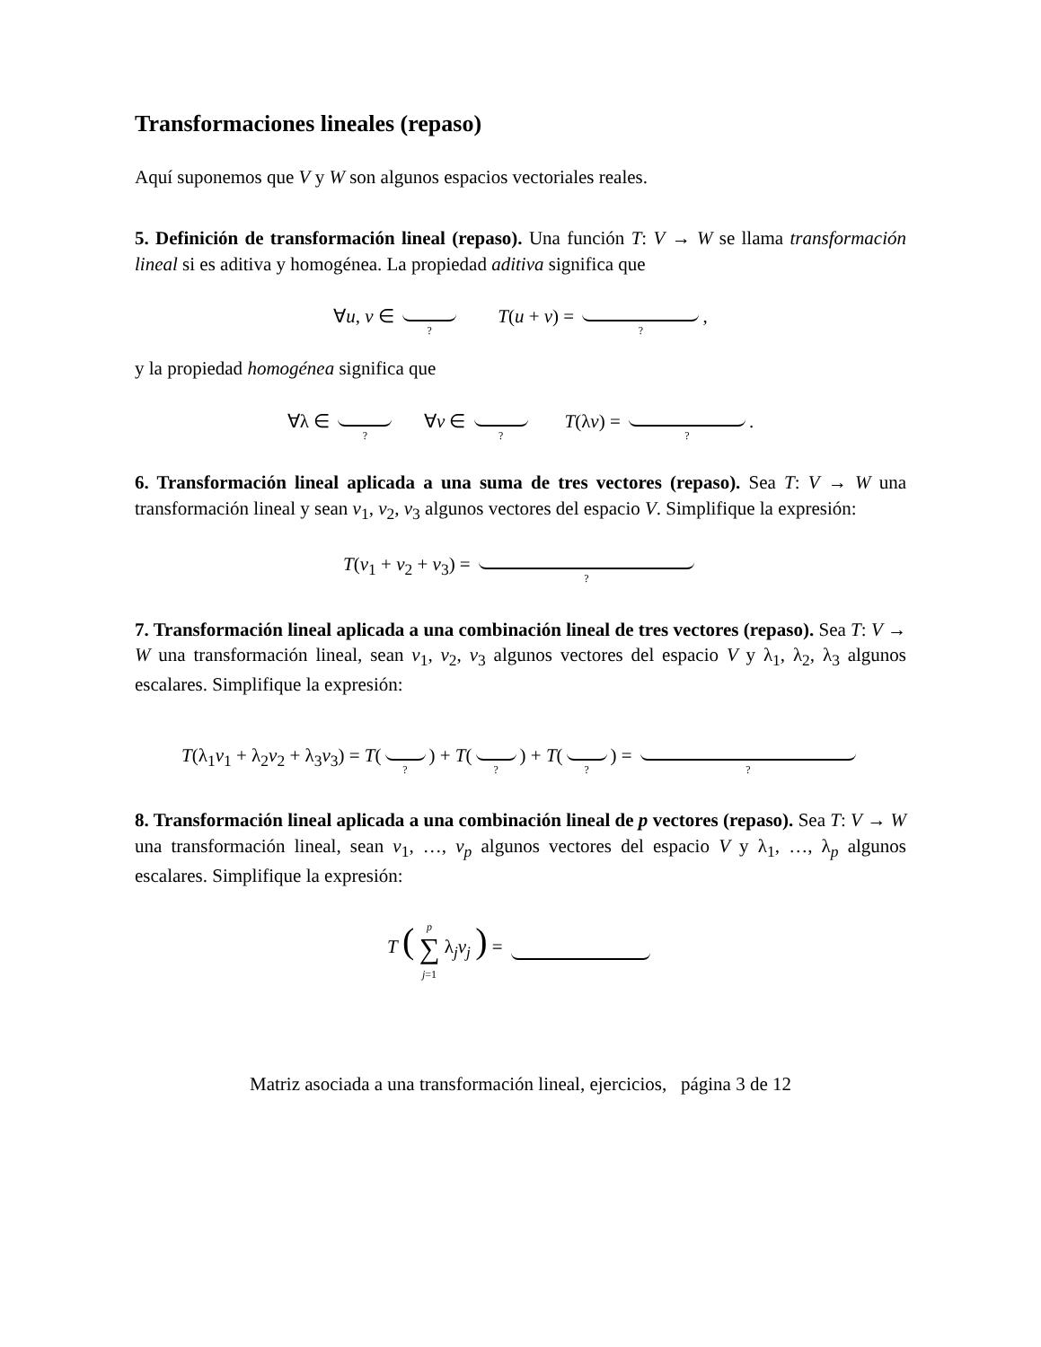Transformaciones lineales (repaso)
Aquí suponemos que V y W son algunos espacios vectoriales reales.
5. Definición de transformación lineal (repaso). Una función T: V → W se llama transformación lineal si es aditiva y homogénea. La propiedad aditiva significa que
∀u, v ∈ ? T(u + v) = ?,
y la propiedad homogénea significa que
∀λ ∈ ? ∀v ∈ ? T(λv) = ?.
6. Transformación lineal aplicada a una suma de tres vectores (repaso). Sea T: V → W una transformación lineal y sean v<sub>1</sub>, v<sub>2</sub>, v<sub>3</sub> algunos vectores del espacio V. Simplifique la expresión:
T(v<sub>1</sub> + v<sub>2</sub> + v<sub>3</sub>) = ?
7. Transformación lineal aplicada a una combinación lineal de tres vectores (repaso). Sea T: V → W una transformación lineal, sean v<sub>1</sub>, v<sub>2</sub>, v<sub>3</sub> algunos vectores del espacio V y λ<sub>1</sub>, λ<sub>2</sub>, λ<sub>3</sub> algunos escalares. Simplifique la expresión:
T(λ<sub>1</sub>v<sub>1</sub> + λ<sub>2</sub>v<sub>2</sub> + λ<sub>3</sub>v<sub>3</sub>) = T(?) + T(?) + T(?) = ?
8. Transformación lineal aplicada a una combinación lineal de p vectores (repaso). Sea T: V → W una transformación lineal, sean v<sub>1</sub>, …, v<sub>p</sub> algunos vectores del espacio V y λ<sub>1</sub>, …, λ<sub>p</sub> algunos escalares. Simplifique la expresión:
T ( p
∑
j=1 λ<sub>j</sub>v<sub>j</sub> ) =
Matriz asociada a una transformación lineal, ejercicios, página 3 de 12